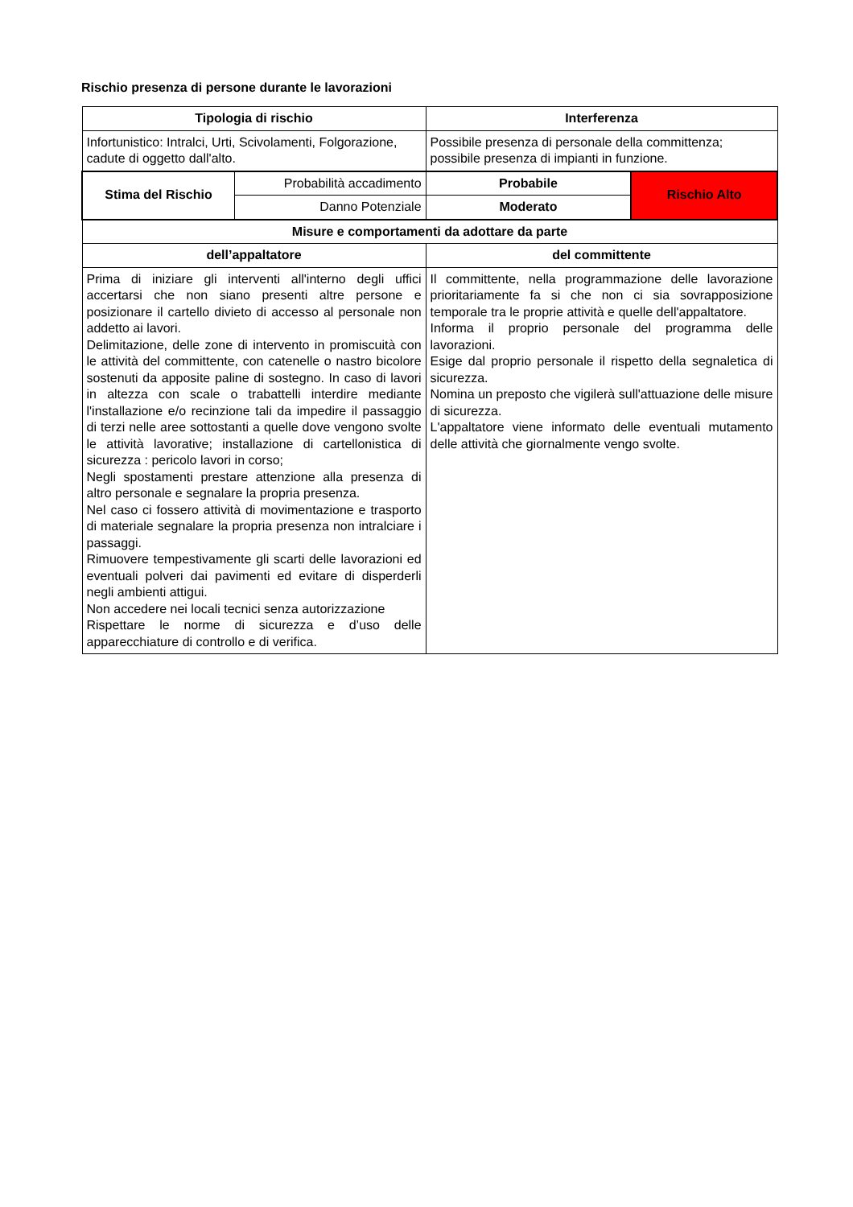Rischio presenza di persone durante le lavorazioni
| Tipologia di rischio | | Interferenza | |
| --- | --- | --- | --- |
| Infortunistico: Intralci, Urti, Scivolamenti, Folgorazione, cadute di oggetto dall'alto. | | Possibile presenza di personale della committenza; possibile presenza di impianti in funzione. | |
| Stima del Rischio | Probabilità accadimento | Probabile | Rischio Alto |
| | Danno Potenziale | Moderato | |
| Misure e comportamenti da adottare da parte | | | |
| dell’appaltatore | | del committente | |
| Prima di iniziare gli interventi all'interno degli uffici accertarsi che non siano presenti altre persone e posizionare il cartello divieto di accesso al personale non addetto ai lavori. Delimitazione, delle zone di intervento in promiscuità con le attività del committente, con catenelle o nastro bicolore sostenuti da apposite paline di sostegno. In caso di lavori in altezza con scale o trabattelli interdire mediante l'installazione e/o recinzione tali da impedire il passaggio di terzi nelle aree sottostanti a quelle dove vengono svolte le attività lavorative; installazione di cartellonistica di sicurezza : pericolo lavori in corso; Negli spostamenti prestare attenzione alla presenza di altro personale e segnalare la propria presenza. Nel caso ci fossero attività di movimentazione e trasporto di materiale segnalare la propria presenza non intralciare i passaggi. Rimuovere tempestivamente gli scarti delle lavorazioni ed eventuali polveri dai pavimenti ed evitare di disperderli negli ambienti attigui. Non accedere nei locali tecnici senza autorizzazione Rispettare le norme di sicurezza e d’uso delle apparecchiature di controllo e di verifica. | | Il committente, nella programmazione delle lavorazione prioritariamente fa si che non ci sia sovrapposizione temporale tra le proprie attività e quelle dell'appaltatore. Informa il proprio personale del programma delle lavorazioni. Esige dal proprio personale il rispetto della segnaletica di sicurezza. Nomina un preposto che vigilerà sull'attuazione delle misure di sicurezza. L'appaltatore viene informato delle eventuali mutamento delle attività che giornalmente vengo svolte. | |